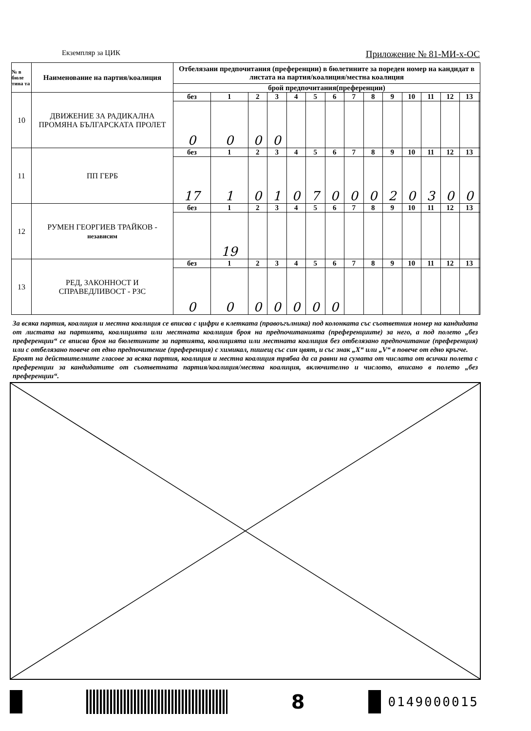Екземпляр за ЦИК Приложение № 81-МИ-х-ОС
| № в бюле тина та | Наименование на партия/коалиция | Отбелязани предпочитания (преференции) в бюлетините за пореден номер на кандидат в листата на партия/коалиция/местна коалиция | | | | | | | | | | | | | | |
| --- | --- | --- | --- | --- | --- | --- | --- | --- | --- | --- | --- | --- | --- | --- | --- | --- |
| | | брой предпочитания(преференции) | | | | | | | | | | | | | | |
| 10 | ДВИЖЕНИЕ ЗА РАДИКАЛНА ПРОМЯНА БЪЛГАРСКАТА ПРОЛЕТ | без | 1 | 2 | 3 | 4 | 5 | 6 | 7 | 8 | 9 | 10 | 11 | 12 | 13 | |
| | | 0 | 0 | 0 | 0 | | | | | | | | | | | |
| 11 | ПП ГЕРБ | без | 1 | 2 | 3 | 4 | 5 | 6 | 7 | 8 | 9 | 10 | 11 | 12 | 13 | |
| | | 17 | 1 | 0 | 1 | 0 | 7 | 0 | 0 | 0 | 2 | 0 | 3 | 0 | 0 | |
| 12 | РУМЕН ГЕОРГИЕВ ТРАЙКОВ - независим | без | 1 | 2 | 3 | 4 | 5 | 6 | 7 | 8 | 9 | 10 | 11 | 12 | 13 | |
| | | | 19 | | | | | | | | | | | | | |
| 13 | РЕД, ЗАКОННОСТ И СПРАВЕДЛИВОСТ - РЗС | без | 1 | 2 | 3 | 4 | 5 | 6 | 7 | 8 | 9 | 10 | 11 | 12 | 13 | |
| | | 0 | 0 | 0 | 0 | 0 | 0 | 0 | | | | | | | | |
За всяка партия, коалиция и местна коалиция се вписва с цифри в клетката (правоъгълника) под колонката със съответния номер на кандидата от листата на партията, коалицията или местната коалиция броя на предпочитанията (преференциите) за него, а под полето „без преференции“ се вписва броя на бюлетините за партията, коалицията или местната коалиция без отбелязано предпочитание (преференция) или с отбелязано повече от едно предпочитение (преференция) с химикал, пишещ със син цвят, и със знак „X“ или „V“ в повече от едно кръгче.
Броят на действителните гласове за всяка партия, коалиция и местна коалиция трябва да са равни на сумата от числата от всички полета с преференции за кандидатите от съответната партия/коалиция/местна коалиция, включително и числото, вписано в полето „без преференции“.
8
0149000015